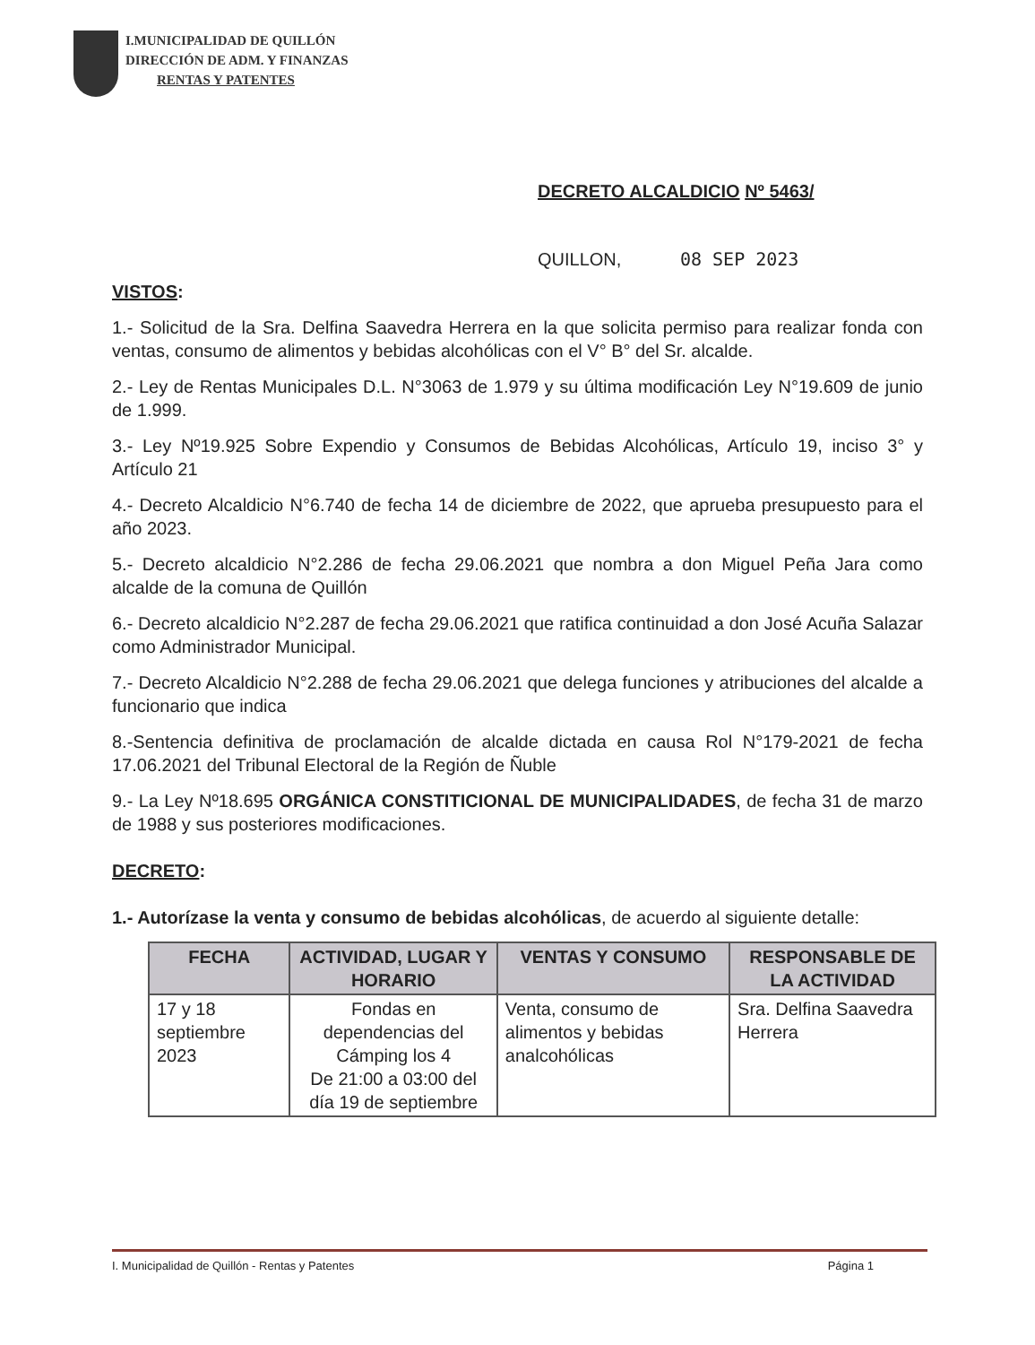I.MUNICIPALIDAD DE QUILLÓN
DIRECCIÓN DE ADM. Y FINANZAS
RENTAS Y PATENTES
DECRETO ALCALDICIO Nº 5463/
QUILLON, 08 SEP 2023
VISTOS:
1.- Solicitud de la Sra. Delfina Saavedra Herrera en la que solicita permiso para realizar fonda con ventas, consumo de alimentos y bebidas alcohólicas con el V° B° del Sr. alcalde.
2.- Ley de Rentas Municipales D.L. N°3063 de 1.979 y su última modificación Ley N°19.609 de junio de 1.999.
3.- Ley Nº19.925 Sobre Expendio y Consumos de Bebidas Alcohólicas, Artículo 19, inciso 3° y Artículo 21
4.- Decreto Alcaldicio N°6.740 de fecha 14 de diciembre de 2022, que aprueba presupuesto para el año 2023.
5.- Decreto alcaldicio N°2.286 de fecha 29.06.2021 que nombra a don Miguel Peña Jara como alcalde de la comuna de Quillón
6.- Decreto alcaldicio N°2.287 de fecha 29.06.2021 que ratifica continuidad a don José Acuña Salazar como Administrador Municipal.
7.- Decreto Alcaldicio N°2.288 de fecha 29.06.2021 que delega funciones y atribuciones del alcalde a funcionario que indica
8.-Sentencia definitiva de proclamación de alcalde dictada en causa Rol N°179-2021 de fecha 17.06.2021 del Tribunal Electoral de la Región de Ñuble
9.- La Ley Nº18.695 ORGÁNICA CONSTITICIONAL DE MUNICIPALIDADES, de fecha 31 de marzo de 1988 y sus posteriores modificaciones.
DECRETO:
1.- Autorízase la venta y consumo de bebidas alcohólicas, de acuerdo al siguiente detalle:
| FECHA | ACTIVIDAD, LUGAR Y HORARIO | VENTAS Y CONSUMO | RESPONSABLE DE LA ACTIVIDAD |
| --- | --- | --- | --- |
| 17 y 18 septiembre 2023 | Fondas en dependencias del Cámping los 4 De 21:00 a 03:00 del día 19 de septiembre | Venta, consumo de alimentos y bebidas analcohólicas | Sra. Delfina Saavedra Herrera |
I. Municipalidad de Quillón - Rentas y Patentes Página 1